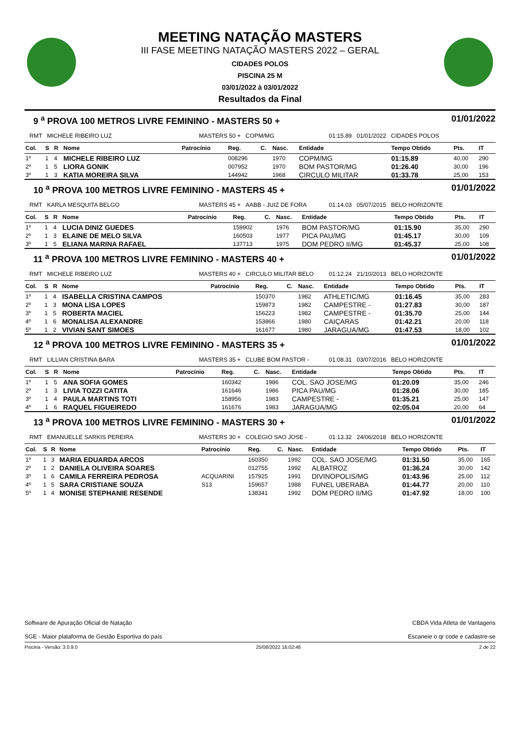MEETING NATAÇÃO MASTERS
III FASE MEETING NATAÇÃO MASTERS 2022 – GERAL
CIDADES POLOS
PISCINA 25 M
03/01/2022 à 03/01/2022
Resultados da Final
9 <sup>a</sup> PROVA 100 METROS LIVRE FEMININO - MASTERS 50 + 01/01/2022
RMT MICHELE RIBEIRO LUZ MASTERS 50 + COPM/MG 01:15.89 01/01/2022 CIDADES POLOS
| Col. | S | R | Nome | Patrocínio | Reg. | C. | Nasc. | Entidade | Tempo Obtido | Pts. | IT |
| --- | --- | --- | --- | --- | --- | --- | --- | --- | --- | --- | --- |
| 1º | 1 | 4 | MICHELE RIBEIRO LUZ | | 008296 | | 1970 | COPM/MG | 01:15.89 | 40,00 | 290 |
| 2º | 1 | 5 | LIORA GONIK | | 007952 | | 1970 | BOM PASTOR/MG | 01:26.40 | 30,00 | 196 |
| 3º | 1 | 3 | KATIA MOREIRA SILVA | | 144942 | | 1968 | CIRCULO MILITAR | 01:33.78 | 25,00 | 153 |
10 <sup>a</sup> PROVA 100 METROS LIVRE FEMININO - MASTERS 45 + 01/01/2022
RMT KARLA MESQUITA BELGO MASTERS 45 + AABB - JUIZ DE FORA 01:14.03 05/07/2015 BELO HORIZONTE
| Col. | S | R | Nome | Patrocínio | Reg. | C. | Nasc. | Entidade | Tempo Obtido | Pts. | IT |
| --- | --- | --- | --- | --- | --- | --- | --- | --- | --- | --- | --- |
| 1º | 1 | 4 | LUCIA DINIZ GUEDES | | 159902 | | 1976 | BOM PASTOR/MG | 01:15.90 | 35,00 | 290 |
| 2º | 1 | 3 | ELAINE DE MELO SILVA | | 160503 | | 1977 | PICA PAU/MG | 01:45.17 | 30,00 | 109 |
| 3º | 1 | 5 | ELIANA MARINA RAFAEL | | 137713 | | 1975 | DOM PEDRO II/MG | 01:45.37 | 25,00 | 108 |
11 <sup>a</sup> PROVA 100 METROS LIVRE FEMININO - MASTERS 40 + 01/01/2022
RMT MICHELE RIBEIRO LUZ MASTERS 40 + CIRCULO MILITAR BELO 01:12.24 21/10/2013 BELO HORIZONTE
| Col. | S | R | Nome | Patrocínio | Reg. | C. | Nasc. | Entidade | Tempo Obtido | Pts. | IT |
| --- | --- | --- | --- | --- | --- | --- | --- | --- | --- | --- | --- |
| 1º | 1 | 4 | ISABELLA CRISTINA CAMPOS | | 150370 | | 1982 | ATHLETIC/MG | 01:16.45 | 35,00 | 283 |
| 2º | 1 | 3 | MONA LISA LOPES | | 159873 | | 1982 | CAMPESTRE - | 01:27.83 | 30,00 | 187 |
| 3º | 1 | 5 | ROBERTA MACIEL | | 156223 | | 1982 | CAMPESTRE - | 01:35.70 | 25,00 | 144 |
| 4º | 1 | 6 | MONALISA ALEXANDRE | | 153866 | | 1980 | CAIÇARAS | 01:42.21 | 20,00 | 118 |
| 5º | 1 | 2 | VIVIAN SANT SIMOES | | 161677 | | 1980 | JARAGUA/MG | 01:47.53 | 18,00 | 102 |
12 <sup>a</sup> PROVA 100 METROS LIVRE FEMININO - MASTERS 35 + 01/01/2022
RMT LILLIAN CRISTINA BARA MASTERS 35 + CLUBE BOM PASTOR - 01:08.31 03/07/2016 BELO HORIZONTE
| Col. | S | R | Nome | Patrocínio | Reg. | C. | Nasc. | Entidade | Tempo Obtido | Pts. | IT |
| --- | --- | --- | --- | --- | --- | --- | --- | --- | --- | --- | --- |
| 1º | 1 | 5 | ANA SOFIA GOMES | | 160342 | | 1986 | COL. SAO JOSE/MG | 01:20.09 | 35,00 | 246 |
| 2º | 1 | 3 | LIVIA TOZZI CATITA | | 161646 | | 1986 | PICA PAU/MG | 01:28.06 | 30,00 | 185 |
| 3º | 1 | 4 | PAULA MARTINS TOTI | | 158956 | | 1983 | CAMPESTRE - | 01:35.21 | 25,00 | 147 |
| 4º | 1 | 6 | RAQUEL FIGUEIREDO | | 161676 | | 1983 | JARAGUA/MG | 02:05.04 | 20,00 | 64 |
13 <sup>a</sup> PROVA 100 METROS LIVRE FEMININO - MASTERS 30 + 01/01/2022
RMT EMANUELLE SARKIS PEREIRA MASTERS 30 + COLEGIO SAO JOSE - 01:13.32 24/06/2018 BELO HORIZONTE
| Col. | S | R | Nome | Patrocínio | Reg. | C. | Nasc. | Entidade | Tempo Obtido | Pts. | IT |
| --- | --- | --- | --- | --- | --- | --- | --- | --- | --- | --- | --- |
| 1º | 1 | 3 | MARIA EDUARDA ARCOS | | 160350 | | 1992 | COL. SAO JOSE/MG | 01:31.50 | 35,00 | 165 |
| 2º | 1 | 2 | DANIELA OLIVEIRA SOARES | | 012755 | | 1992 | ALBATROZ | 01:36.24 | 30,00 | 142 |
| 3º | 1 | 6 | CAMILA FERREIRA PEDROSA | ACQUARINI | 157925 | | 1991 | DIVINOPOLIS/MG | 01:43.96 | 25,00 | 112 |
| 4º | 1 | 5 | SARA CRISTIANE SOUZA | S13 | 159657 | | 1988 | FUNEL UBERABA | 01:44.77 | 20,00 | 110 |
| 5º | 1 | 4 | MONISE STEPHANIE RESENDE | | 138341 | | 1992 | DOM PEDRO II/MG | 01:47.92 | 18,00 | 100 |
Software de Apuração Oficial de Natação
SGE - Maior plataforma de Gestão Esportiva do país
CBDA Vida Atleta de Vantagens
Escaneie o qr code e cadastre-se
Piscina - Versão: 3.0.9.0 25/08/2022 16:02:46 2 de 22